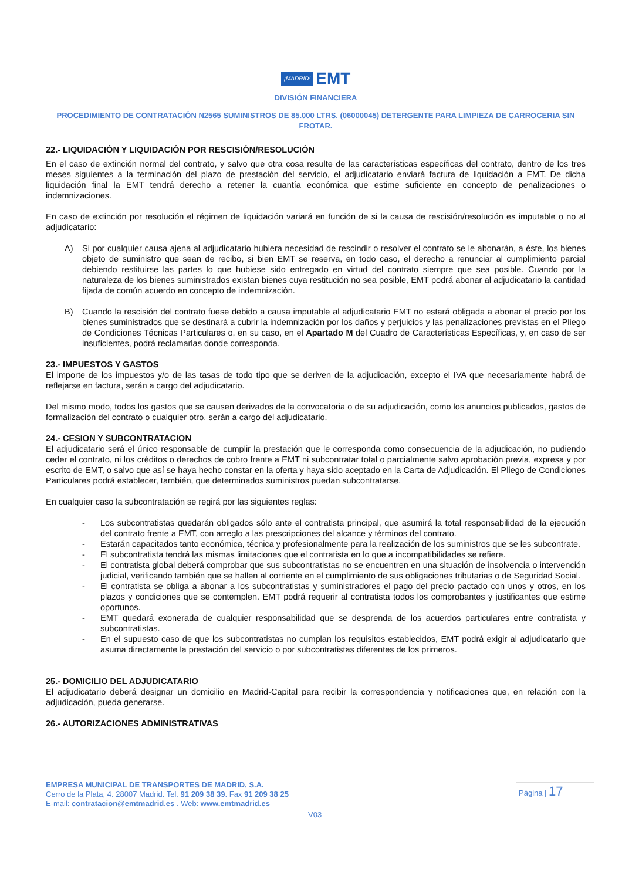¡MADRID! EMT
DIVISIÓN FINANCIERA
PROCEDIMIENTO DE CONTRATACIÓN N2565 SUMINISTROS DE 85.000 LTRS. (06000045) DETERGENTE PARA LIMPIEZA DE CARROCERIA SIN FROTAR.
22.- LIQUIDACIÓN Y LIQUIDACIÓN POR RESCISIÓN/RESOLUCIÓN
En el caso de extinción normal del contrato, y salvo que otra cosa resulte de las características específicas del contrato, dentro de los tres meses siguientes a la terminación del plazo de prestación del servicio, el adjudicatario enviará factura de liquidación a EMT. De dicha liquidación final la EMT tendrá derecho a retener la cuantía económica que estime suficiente en concepto de penalizaciones o indemnizaciones.
En caso de extinción por resolución el régimen de liquidación variará en función de si la causa de rescisión/resolución es imputable o no al adjudicatario:
A) Si por cualquier causa ajena al adjudicatario hubiera necesidad de rescindir o resolver el contrato se le abonarán, a éste, los bienes objeto de suministro que sean de recibo, si bien EMT se reserva, en todo caso, el derecho a renunciar al cumplimiento parcial debiendo restituirse las partes lo que hubiese sido entregado en virtud del contrato siempre que sea posible. Cuando por la naturaleza de los bienes suministrados existan bienes cuya restitución no sea posible, EMT podrá abonar al adjudicatario la cantidad fijada de común acuerdo en concepto de indemnización.
B) Cuando la rescisión del contrato fuese debido a causa imputable al adjudicatario EMT no estará obligada a abonar el precio por los bienes suministrados que se destinará a cubrir la indemnización por los daños y perjuicios y las penalizaciones previstas en el Pliego de Condiciones Técnicas Particulares o, en su caso, en el Apartado M del Cuadro de Características Específicas, y, en caso de ser insuficientes, podrá reclamarlas donde corresponda.
23.- IMPUESTOS Y GASTOS
El importe de los impuestos y/o de las tasas de todo tipo que se deriven de la adjudicación, excepto el IVA que necesariamente habrá de reflejarse en factura, serán a cargo del adjudicatario.
Del mismo modo, todos los gastos que se causen derivados de la convocatoria o de su adjudicación, como los anuncios publicados, gastos de formalización del contrato o cualquier otro, serán a cargo del adjudicatario.
24.- CESION Y SUBCONTRATACION
El adjudicatario será el único responsable de cumplir la prestación que le corresponda como consecuencia de la adjudicación, no pudiendo ceder el contrato, ni los créditos o derechos de cobro frente a EMT ni subcontratar total o parcialmente salvo aprobación previa, expresa y por escrito de EMT, o salvo que así se haya hecho constar en la oferta y haya sido aceptado en la Carta de Adjudicación. El Pliego de Condiciones Particulares podrá establecer, también, que determinados suministros puedan subcontratarse.
En cualquier caso la subcontratación se regirá por las siguientes reglas:
- Los subcontratistas quedarán obligados sólo ante el contratista principal, que asumirá la total responsabilidad de la ejecución del contrato frente a EMT, con arreglo a las prescripciones del alcance y términos del contrato.
- Estarán capacitados tanto económica, técnica y profesionalmente para la realización de los suministros que se les subcontrate.
- El subcontratista tendrá las mismas limitaciones que el contratista en lo que a incompatibilidades se refiere.
- El contratista global deberá comprobar que sus subcontratistas no se encuentren en una situación de insolvencia o intervención judicial, verificando también que se hallen al corriente en el cumplimiento de sus obligaciones tributarias o de Seguridad Social.
- El contratista se obliga a abonar a los subcontratistas y suministradores el pago del precio pactado con unos y otros, en los plazos y condiciones que se contemplen. EMT podrá requerir al contratista todos los comprobantes y justificantes que estime oportunos.
- EMT quedará exonerada de cualquier responsabilidad que se desprenda de los acuerdos particulares entre contratista y subcontratistas.
- En el supuesto caso de que los subcontratistas no cumplan los requisitos establecidos, EMT podrá exigir al adjudicatario que asuma directamente la prestación del servicio o por subcontratistas diferentes de los primeros.
25.- DOMICILIO DEL ADJUDICATARIO
El adjudicatario deberá designar un domicilio en Madrid-Capital para recibir la correspondencia y notificaciones que, en relación con la adjudicación, pueda generarse.
26.- AUTORIZACIONES ADMINISTRATIVAS
EMPRESA MUNICIPAL DE TRANSPORTES DE MADRID, S.A.
Cerro de la Plata, 4. 28007 Madrid. Tel. 91 209 38 39. Fax 91 209 38 25
E-mail: contratacion@emtmadrid.es . Web: www.emtmadrid.es
Página | 17
V03